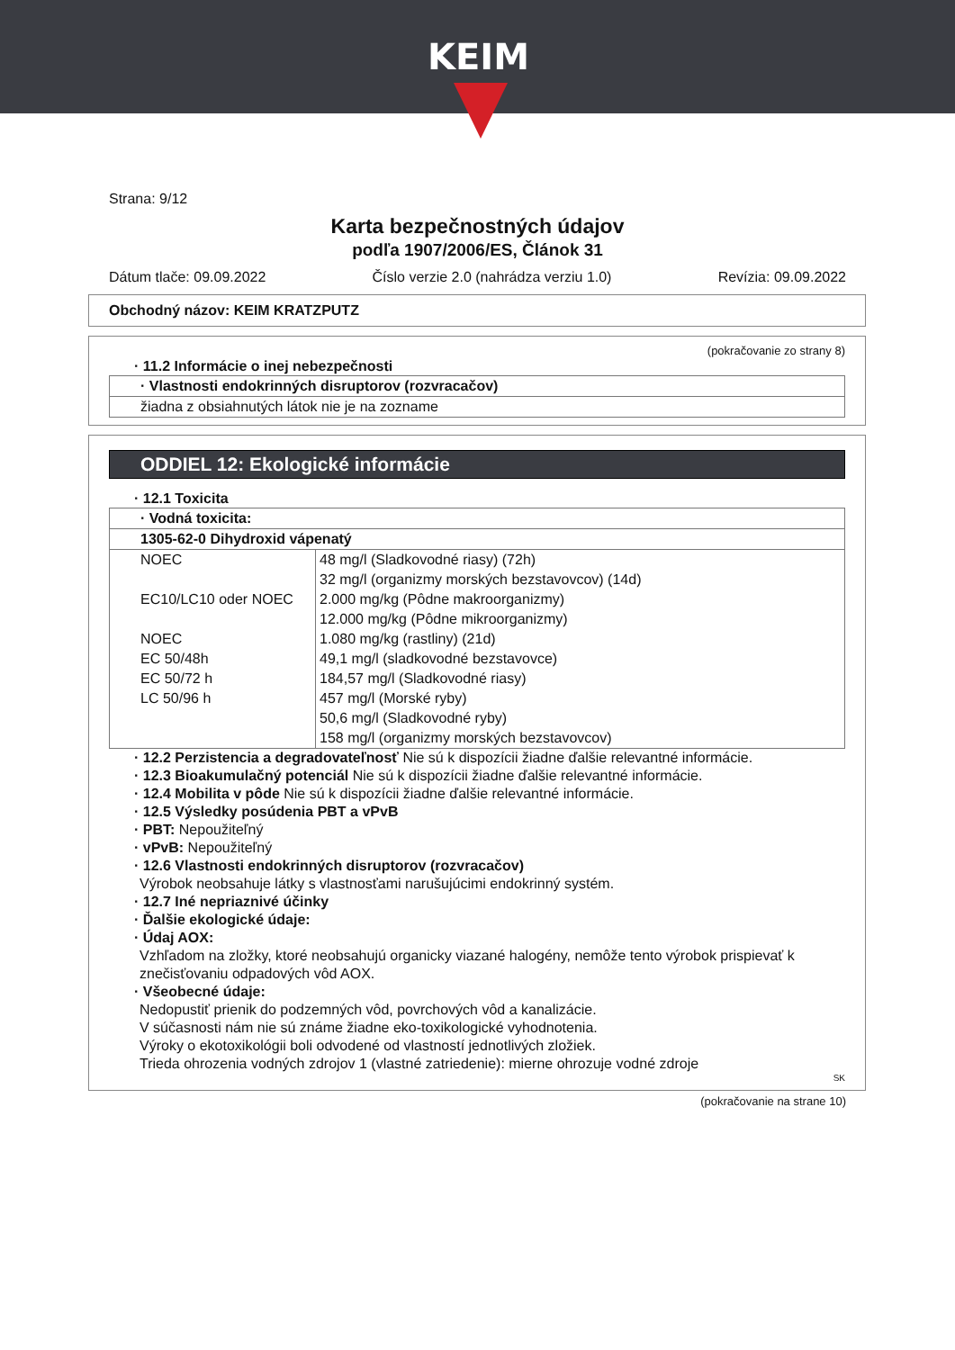KEIM
Strana: 9/12
Karta bezpečnostných údajov
podľa 1907/2006/ES, Článok 31
Dátum tlače: 09.09.2022 Číslo verzie 2.0 (nahrádza verziu 1.0) Revízia: 09.09.2022
Obchodný názov: KEIM KRATZPUTZ
(pokračovanie zo strany 8)
· 11.2 Informácie o inej nebezpečnosti
· Vlastnosti endokrinných disruptorov (rozvracačov)
žiadna z obsiahnutých látok nie je na zozname
ODDIEL 12: Ekologické informácie
· 12.1 Toxicita
· Vodná toxicita:
1305-62-0 Dihydroxid vápenatý
| NOEC | 48 mg/l (Sladkovodné riasy) (72h) |
| | 32 mg/l (organizmy morských bezstavovcov) (14d) |
| EC10/LC10 oder NOEC | 2.000 mg/kg (Pôdne makroorganizmy) |
| | 12.000 mg/kg (Pôdne mikroorganizmy) |
| NOEC | 1.080 mg/kg (rastliny) (21d) |
| EC 50/48h | 49,1 mg/l (sladkovodné bezstavovce) |
| EC 50/72 h | 184,57 mg/l (Sladkovodné riasy) |
| LC 50/96 h | 457 mg/l (Morské ryby) |
| | 50,6 mg/l (Sladkovodné ryby) |
| | 158 mg/l (organizmy morských bezstavovcov) |
· 12.2 Perzistencia a degradovateľnosť Nie sú k dispozícii žiadne ďalšie relevantné informácie.
· 12.3 Bioakumulačný potenciál Nie sú k dispozícii žiadne ďalšie relevantné informácie.
· 12.4 Mobilita v pôde Nie sú k dispozícii žiadne ďalšie relevantné informácie.
· 12.5 Výsledky posúdenia PBT a vPvB
· PBT: Nepoužiteľný
· vPvB: Nepoužiteľný
· 12.6 Vlastnosti endokrinných disruptorov (rozvracačov)
Výrobok neobsahuje látky s vlastnosťami narušujúcimi endokrinný systém.
· 12.7 Iné nepriaznivé účinky
· Ďalšie ekologické údaje:
· Údaj AOX:
Vzhľadom na zložky, ktoré neobsahujú organicky viazané halogény, nemôže tento výrobok prispievať k znečisťovaniu odpadových vôd AOX.
· Všeobecné údaje:
Nedopustiť prienik do podzemných vôd, povrchových vôd a kanalizácie.
V súčasnosti nám nie sú známe žiadne eko-toxikologické vyhodnotenia.
Výroky o ekotoxikológii boli odvodené od vlastností jednotlivých zložiek.
Trieda ohrozenia vodných zdrojov 1 (vlastné zatriedenie): mierne ohrozuje vodné zdroje
SK
(pokračovanie na strane 10)